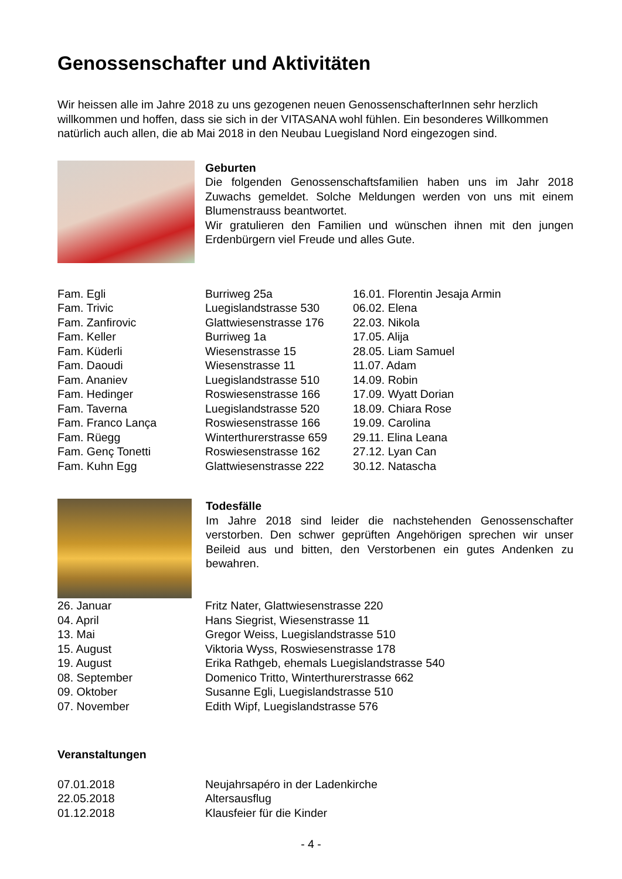Genossenschafter und Aktivitäten
Wir heissen alle im Jahre 2018 zu uns gezogenen neuen GenossenschafterInnen sehr herzlich willkommen und hoffen, dass sie sich in der VITASANA wohl fühlen. Ein besonderes Willkommen natürlich auch allen, die ab Mai 2018 in den Neubau Luegisland Nord eingezogen sind.
Geburten
Die folgenden Genossenschaftsfamilien haben uns im Jahr 2018 Zuwachs gemeldet. Solche Meldungen werden von uns mit einem Blumenstrauss beantwortet.
Wir gratulieren den Familien und wünschen ihnen mit den jungen Erdenbürgern viel Freude und alles Gute.
| Fam. Egli | Burriweg 25a | 16.01. Florentin Jesaja Armin |
| Fam. Trivic | Luegislandstrasse 530 | 06.02. Elena |
| Fam. Zanfirovic | Glattwiesenstrasse 176 | 22.03. Nikola |
| Fam. Keller | Burriweg 1a | 17.05. Alija |
| Fam. Küderli | Wiesenstrasse 15 | 28.05. Liam Samuel |
| Fam. Daoudi | Wiesenstrasse 11 | 11.07. Adam |
| Fam. Ananiev | Luegislandstrasse 510 | 14.09. Robin |
| Fam. Hedinger | Roswiesenstrasse 166 | 17.09. Wyatt Dorian |
| Fam. Taverna | Luegislandstrasse 520 | 18.09. Chiara Rose |
| Fam. Franco Lança | Roswiesenstrasse 166 | 19.09. Carolina |
| Fam. Rüegg | Winterthurerstrasse 659 | 29.11. Elina Leana |
| Fam. Genç Tonetti | Roswiesenstrasse 162 | 27.12. Lyan Can |
| Fam. Kuhn Egg | Glattwiesenstrasse 222 | 30.12. Natascha |
Todesfälle
Im Jahre 2018 sind leider die nachstehenden Genossenschafter verstorben. Den schwer geprüften Angehörigen sprechen wir unser Beileid aus und bitten, den Verstorbenen ein gutes Andenken zu bewahren.
| 26. Januar | Fritz Nater, Glattwiesenstrasse 220 |
| 04. April | Hans Siegrist, Wiesenstrasse 11 |
| 13. Mai | Gregor Weiss, Luegislandstrasse 510 |
| 15. August | Viktoria Wyss, Roswiesenstrasse 178 |
| 19. August | Erika Rathgeb, ehemals Luegislandstrasse 540 |
| 08. September | Domenico Tritto, Winterthurerstrasse 662 |
| 09. Oktober | Susanne Egli, Luegislandstrasse 510 |
| 07. November | Edith Wipf, Luegislandstrasse 576 |
Veranstaltungen
| 07.01.2018 | Neujahrsapéro in der Ladenkirche |
| 22.05.2018 | Altersausflug |
| 01.12.2018 | Klausfeier für die Kinder |
- 4 -